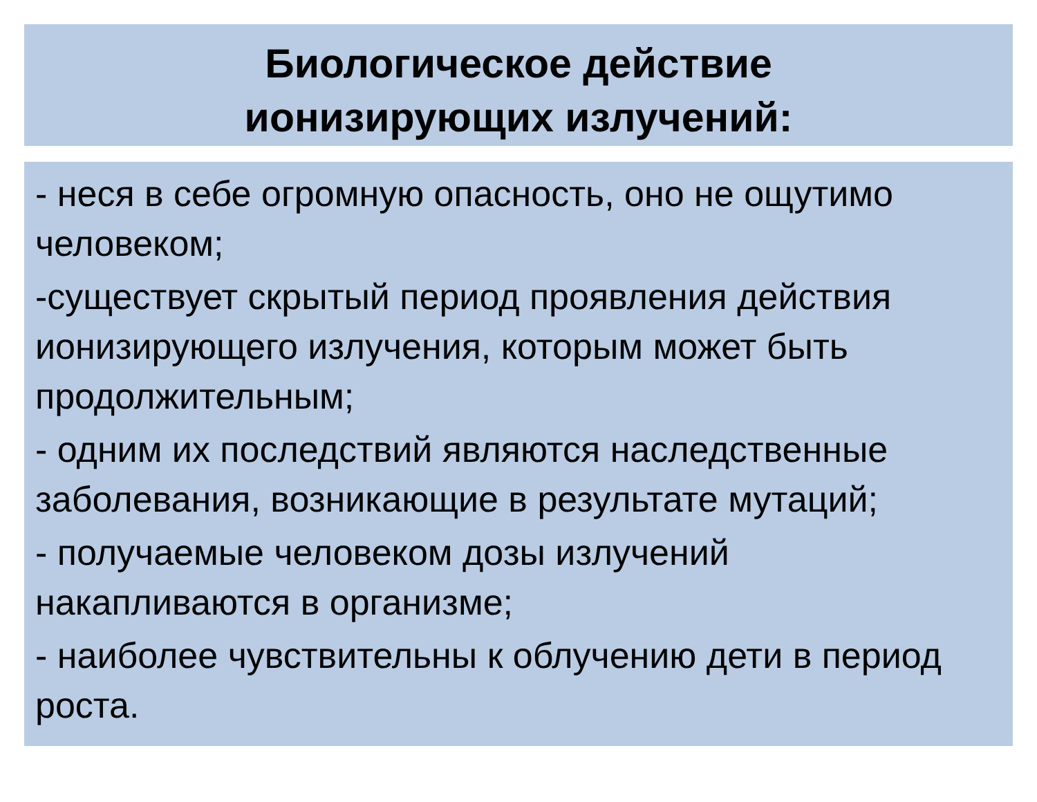Биологическое действие
ионизирующих излучений:
- неся в себе огромную опасность, оно не ощутимо человеком;
-существует скрытый период проявления действия ионизирующего излучения, которым может быть продолжительным;
- одним их последствий являются наследственные заболевания, возникающие в результате мутаций;
- получаемые человеком дозы излучений накапливаются в организме;
- наиболее чувствительны к облучению дети в период роста.